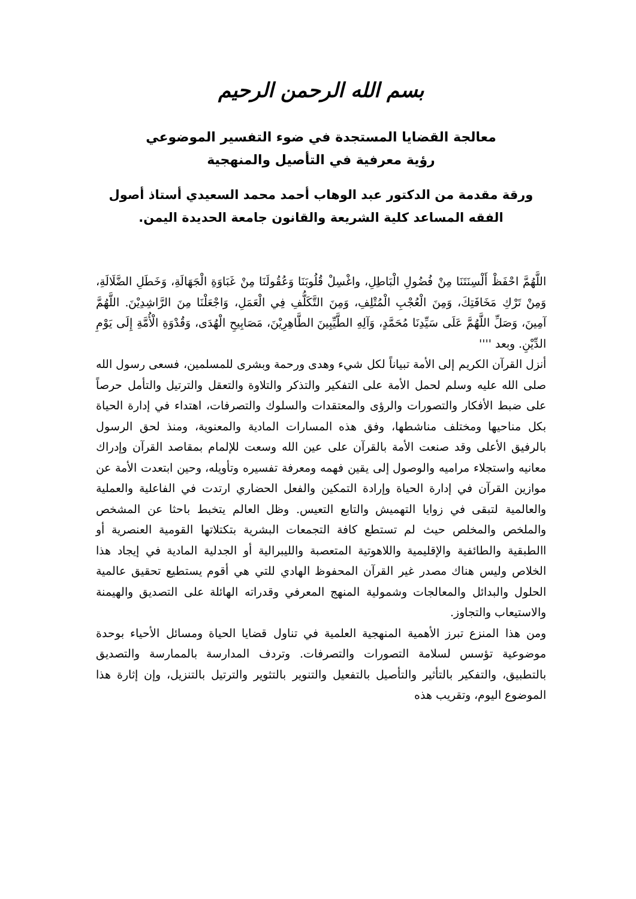بسم الله الرحمن الرحيم
معالجة القضايا المستجدة في ضوء التفسير الموضوعي
رؤية معرفية في التأصيل والمنهجية
ورقة مقدمة من الدكتور عبد الوهاب أحمد محمد السعيدي أستاذ أصول الفقه المساعد كلية الشريعة والقانون جامعة الحديدة اليمن.
اللَّهُمَّ احْفَظْ أَلْسِنَتَنَا مِنْ فُضُولِ الْبَاطِلِ، واغْسِلْ قُلُوبَنَا وَعُقُولَنَا مِنْ غَبَاوَةِ الْجَهَالَةِ، وَخَطَلِ الضَّلَالَةِ، وَمِنْ تَرْكِ مَخَافَتِكَ، وَمِنَ الْعُجْبِ الْمُتْلِفِ، وَمِنَ التَّكَلُّفِ فِي الْعَمَلِ، وَاجْعَلْنَا مِنَ الرَّاشِدِيْنَ. اللَّهُمَّ آمِينَ، وَصَلِّ اللَّهُمَّ عَلَى سَيِّدِنَا مُحَمَّدٍ، وَآلِهِ الطَّيِّبِينَ الطَّاهِرِيْنَ، مَصَابِيحِ الْهُدَى، وَقُدْوَةِ الْأُمَّةِ إِلَى يَوْمِ الدِّيْنِ. وبعد ''''
أنزل القرآن الكريم إلى الأمة تبياناً لكل شيء وهدى ورحمة وبشرى للمسلمين، فسعى رسول الله صلى الله عليه وسلم لحمل الأمة على التفكير والتذكر والتلاوة والتعقل والترتيل والتأمل حرصاً على ضبط الأفكار والتصورات والرؤى والمعتقدات والسلوك والتصرفات، اهتداء في إدارة الحياة بكل مناحيها ومختلف مناشطها، وفق هذه المسارات المادية والمعنوية، ومنذ لحق الرسول بالرفيق الأعلى وقد صنعت الأمة بالقرآن على عين الله وسعت للإلمام بمقاصد القرآن وإدراك معانيه واستجلاء مراميه والوصول إلى يقين فهمه ومعرفة تفسيره وتأويله، وحين ابتعدت الأمة عن موازين القرآن في إدارة الحياة وإرادة التمكين والفعل الحضاري ارتدت في الفاعلية والعملية والعالمية لتبقى في زوايا التهميش والتابع التعيس. وظل العالم يتخبط باحثا عن المشخص والملخص والمخلص حيث لم تستطع كافة التجمعات البشرية بتكتلاتها القومية العنصرية أو االطبقية والطائفية والإقليمية واللاهوتية المتعصبة والليبرالية أو الجدلية المادية في إيجاد هذا الخلاص وليس هناك مصدر غير القرآن المحفوظ الهادي للتي هي أقوم يستطيع تحقيق عالمية الحلول والبدائل والمعالجات وشمولية المنهج المعرفي وقدراته الهائلة على التصديق والهيمنة والاستيعاب والتجاوز.
ومن هذا المنزع تبرز الأهمية المنهجية العلمية في تناول قضايا الحياة ومسائل الأحياء بوحدة موضوعية تؤسس لسلامة التصورات والتصرفات. وتردف المدارسة بالممارسة والتصديق بالتطبيق، والتفكير بالتأثير والتأصيل بالتفعيل والتنوير بالتثوير والترتيل بالتنزيل، وإن إثارة هذا الموضوع اليوم، وتقريب هذه